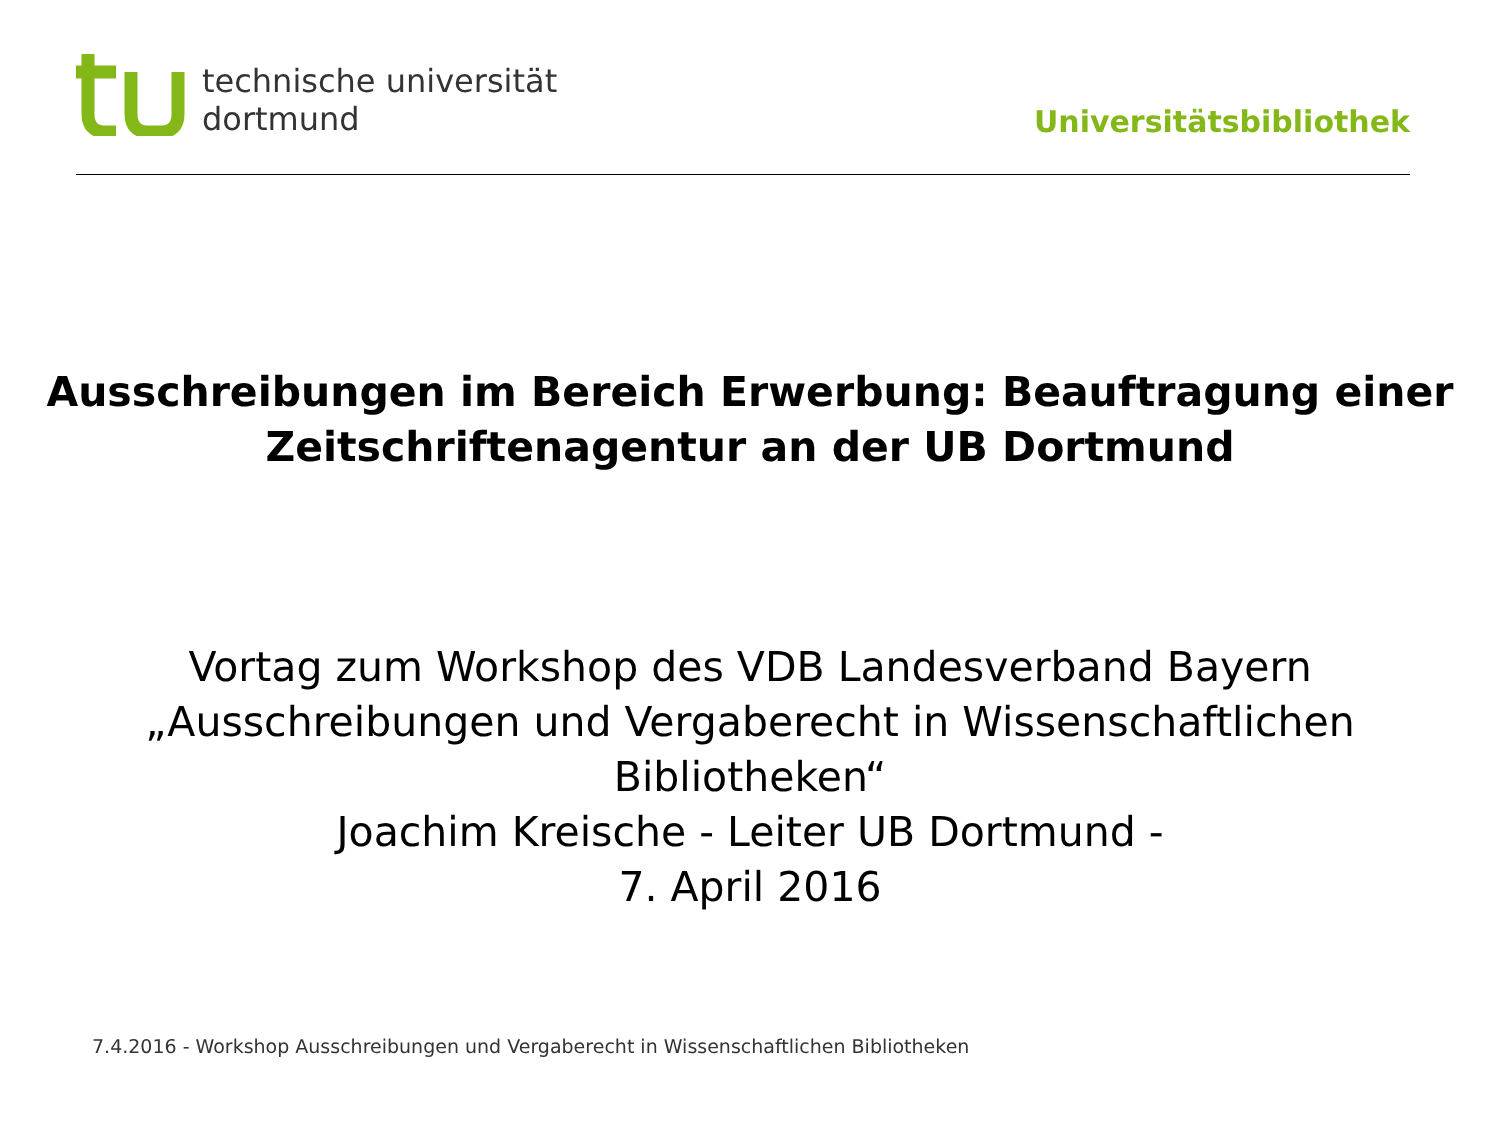technische universität
dortmund
Universitätsbibliothek
Ausschreibungen im Bereich Erwerbung: Beauftragung einer
Zeitschriftenagentur an der UB Dortmund
Vortag zum Workshop des VDB Landesverband Bayern
„Ausschreibungen und Vergaberecht in Wissenschaftlichen
Bibliotheken“
Joachim Kreische - Leiter UB Dortmund -
7. April 2016
7.4.2016 - Workshop Ausschreibungen und Vergaberecht in Wissenschaftlichen Bibliotheken